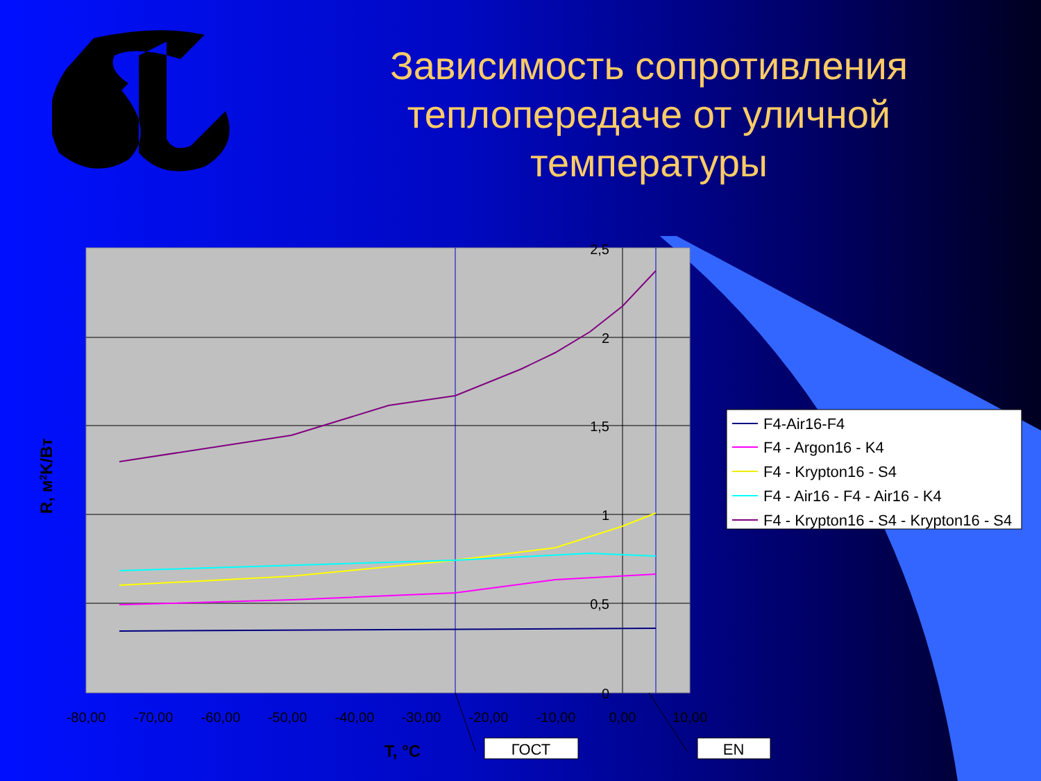Зависимость сопротивления теплопередаче от уличной температуры
2,5
2
1,5
1
0,5
0
-80,00
-70,00
-60,00
-50,00
-40,00
-30,00
-20,00
-10,00
0,00
10,00
T, °C
R, м2K/Вт
ГОСТ
EN
F4-Air16-F4
F4 - Argon16 - K4
F4 - Krypton16 - S4
F4 - Air16 - F4 - Air16 - K4
F4 - Krypton16 - S4 - Krypton16 - S4